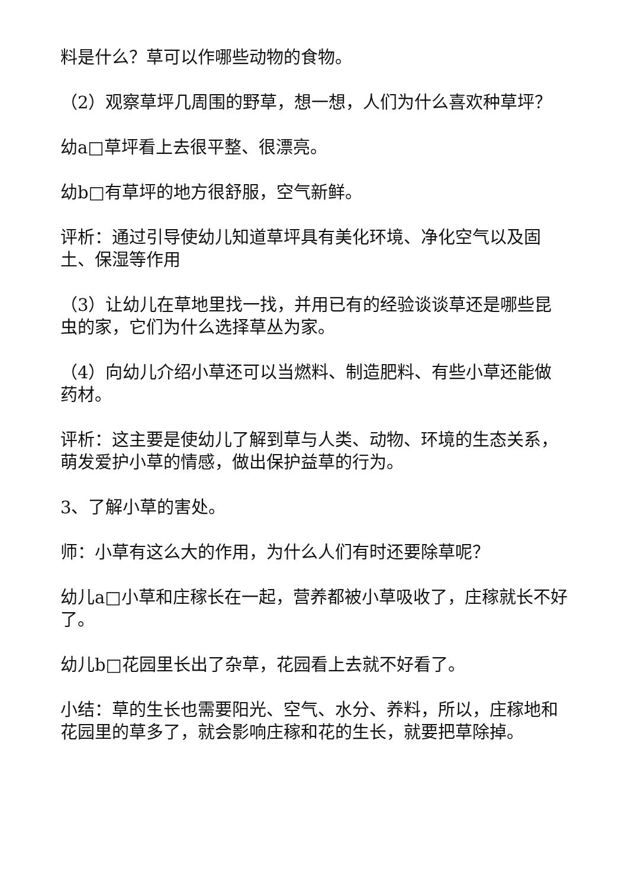料是什么？草可以作哪些动物的食物。
（2）观察草坪几周围的野草，想一想，人们为什么喜欢种草坪？
幼a□草坪看上去很平整、很漂亮。
幼b□有草坪的地方很舒服，空气新鲜。
评析：通过引导使幼儿知道草坪具有美化环境、净化空气以及固土、保湿等作用
（3）让幼儿在草地里找一找，并用已有的经验谈谈草还是哪些昆虫的家，它们为什么选择草丛为家。
（4）向幼儿介绍小草还可以当燃料、制造肥料、有些小草还能做药材。
评析：这主要是使幼儿了解到草与人类、动物、环境的生态关系，萌发爱护小草的情感，做出保护益草的行为。
3、了解小草的害处。
师：小草有这么大的作用，为什么人们有时还要除草呢？
幼儿a□小草和庄稼长在一起，营养都被小草吸收了，庄稼就长不好了。
幼儿b□花园里长出了杂草，花园看上去就不好看了。
小结：草的生长也需要阳光、空气、水分、养料，所以，庄稼地和花园里的草多了，就会影响庄稼和花的生长，就要把草除掉。